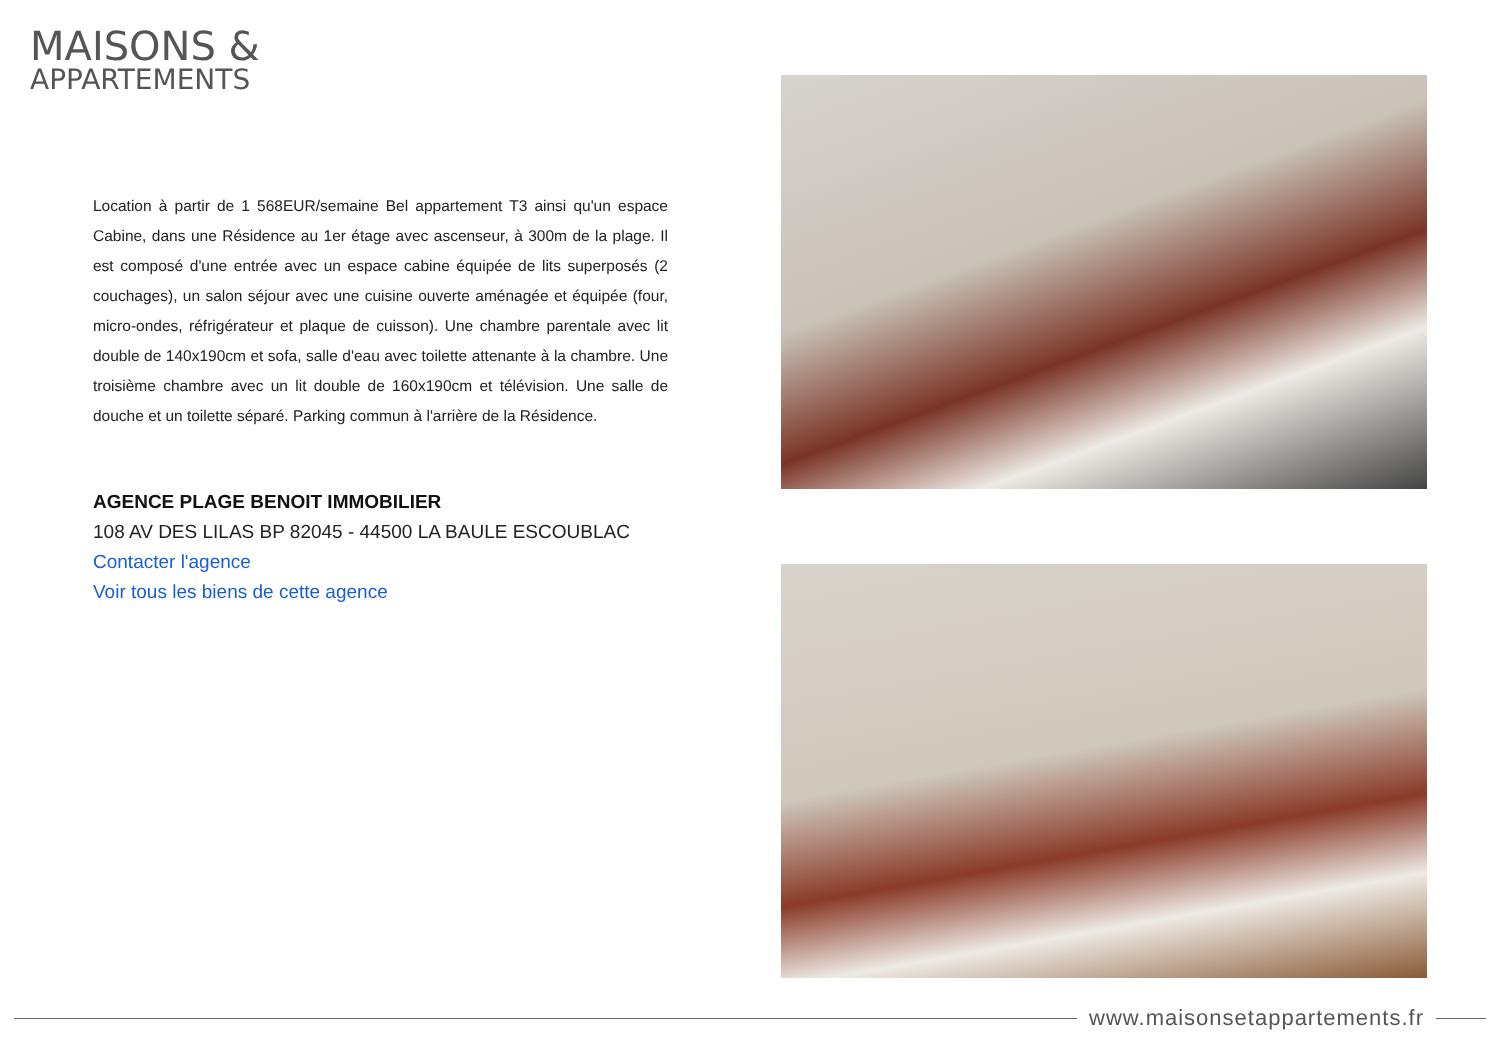MAISONS &
APPARTEMENTS
Location à partir de 1 568EUR/semaine Bel appartement T3 ainsi qu'un espace Cabine, dans une Résidence au 1er étage avec ascenseur, à 300m de la plage. Il est composé d'une entrée avec un espace cabine équipée de lits superposés (2 couchages), un salon séjour avec une cuisine ouverte aménagée et équipée (four, micro-ondes, réfrigérateur et plaque de cuisson). Une chambre parentale avec lit double de 140x190cm et sofa, salle d'eau avec toilette attenante à la chambre. Une troisième chambre avec un lit double de 160x190cm et télévision. Une salle de douche et un toilette séparé. Parking commun à l'arrière de la Résidence.
AGENCE PLAGE BENOIT IMMOBILIER
108 AV DES LILAS BP 82045 - 44500 LA BAULE ESCOUBLAC
Contacter l'agence
Voir tous les biens de cette agence
www.maisonsetappartements.fr